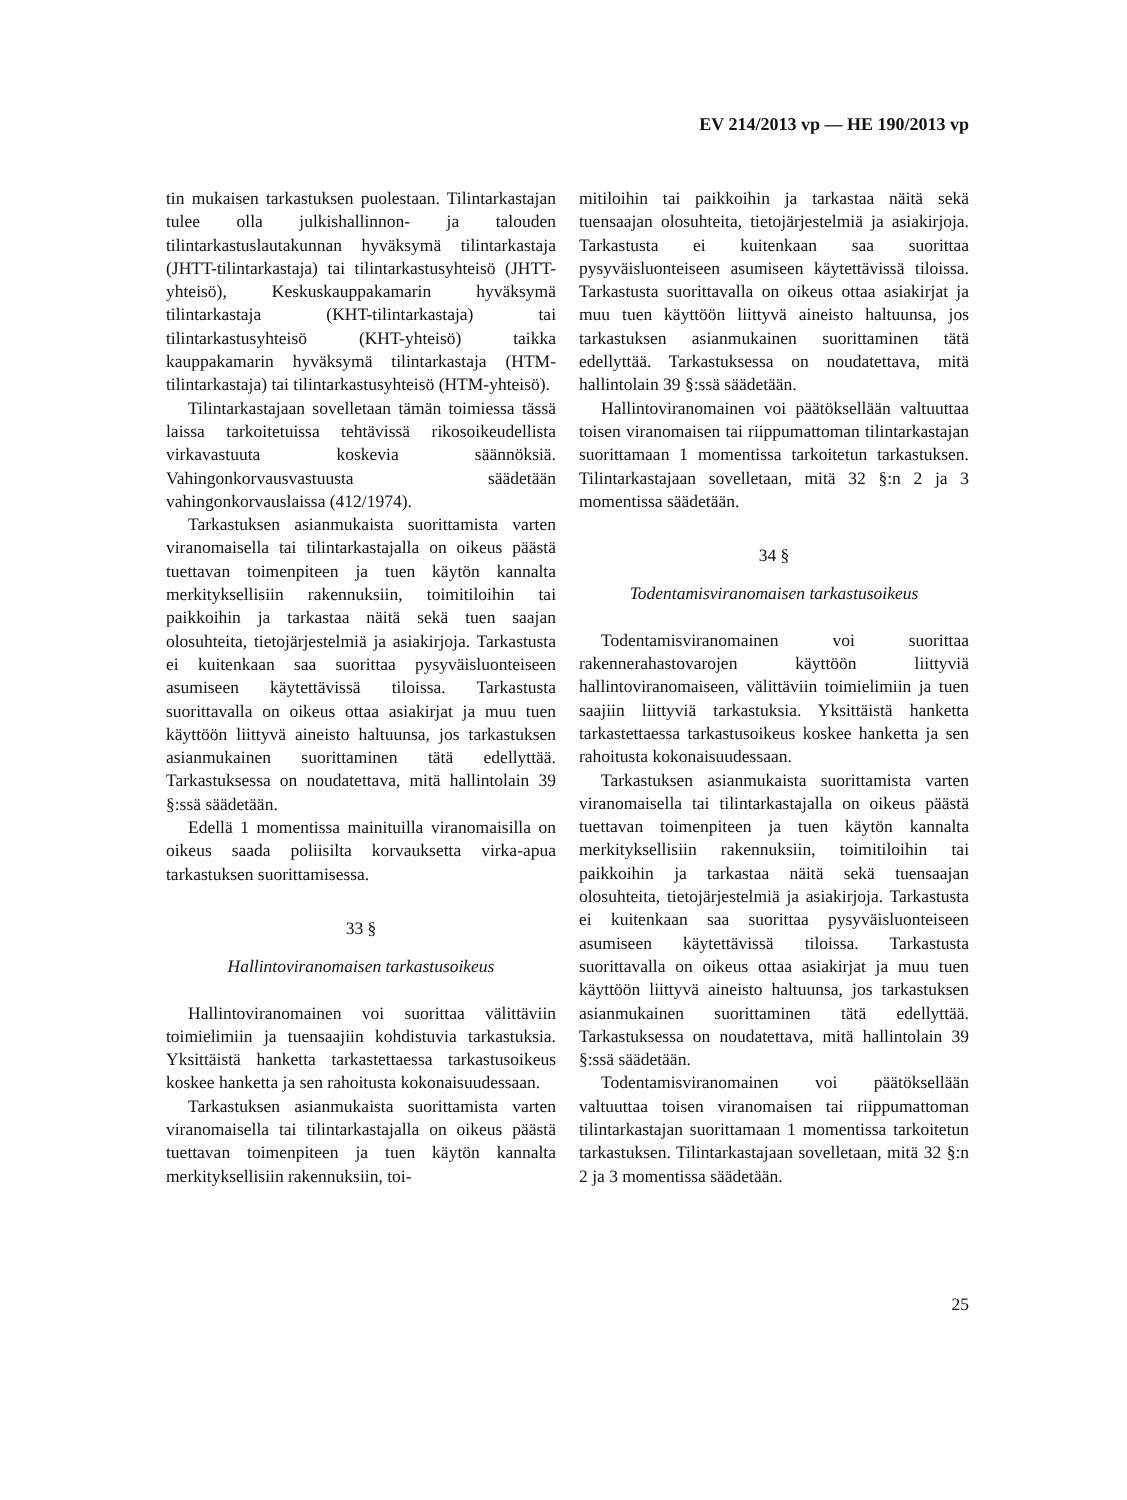EV 214/2013 vp — HE 190/2013 vp
tin mukaisen tarkastuksen puolestaan. Tilintarkastajan tulee olla julkishallinnon- ja talouden tilintarkastuslautakunnan hyväksymä tilintarkastaja (JHTT-tilintarkastaja) tai tilintarkastusyhteisö (JHTT-yhteisö), Keskuskauppakamarin hyväksymä tilintarkastaja (KHT-tilintarkastaja) tai tilintarkastusyhteisö (KHT-yhteisö) taikka kauppakamarin hyväksymä tilintarkastaja (HTM-tilintarkastaja) tai tilintarkastusyhteisö (HTM-yhteisö).
Tilintarkastajaan sovelletaan tämän toimiessa tässä laissa tarkoitetuissa tehtävissä rikosoikeudellista virkavastuuta koskevia säännöksiä. Vahingonkorvausvastuusta säädetään vahingonkorvauslaissa (412/1974).
Tarkastuksen asianmukaista suorittamista varten viranomaisella tai tilintarkastajalla on oikeus päästä tuettavan toimenpiteen ja tuen käytön kannalta merkityksellisiin rakennuksiin, toimitiloihin tai paikkoihin ja tarkastaa näitä sekä tuen saajan olosuhteita, tietojärjestelmiä ja asiakirjoja. Tarkastusta ei kuitenkaan saa suorittaa pysyväisluonteiseen asumiseen käytettävissä tiloissa. Tarkastusta suorittavalla on oikeus ottaa asiakirjat ja muu tuen käyttöön liittyvä aineisto haltuunsa, jos tarkastuksen asianmukainen suorittaminen tätä edellyttää. Tarkastuksessa on noudatettava, mitä hallintolain 39 §:ssä säädetään.
Edellä 1 momentissa mainituilla viranomaisilla on oikeus saada poliisilta korvauksetta virka-apua tarkastuksen suorittamisessa.
33 §
Hallintoviranomaisen tarkastusoikeus
Hallintoviranomainen voi suorittaa välittäviin toimielimiin ja tuensaajiin kohdistuvia tarkastuksia. Yksittäistä hanketta tarkastettaessa tarkastusoikeus koskee hanketta ja sen rahoitusta kokonaisuudessaan.
Tarkastuksen asianmukaista suorittamista varten viranomaisella tai tilintarkastajalla on oikeus päästä tuettavan toimenpiteen ja tuen käytön kannalta merkityksellisiin rakennuksiin, toi-
mitiloihin tai paikkoihin ja tarkastaa näitä sekä tuensaajan olosuhteita, tietojärjestelmiä ja asiakirjoja. Tarkastusta ei kuitenkaan saa suorittaa pysyväisluonteiseen asumiseen käytettävissä tiloissa. Tarkastusta suorittavalla on oikeus ottaa asiakirjat ja muu tuen käyttöön liittyvä aineisto haltuunsa, jos tarkastuksen asianmukainen suorittaminen tätä edellyttää. Tarkastuksessa on noudatettava, mitä hallintolain 39 §:ssä säädetään.
Hallintoviranomainen voi päätöksellään valtuuttaa toisen viranomaisen tai riippumattoman tilintarkastajan suorittamaan 1 momentissa tarkoitetun tarkastuksen. Tilintarkastajaan sovelletaan, mitä 32 §:n 2 ja 3 momentissa säädetään.
34 §
Todentamisviranomaisen tarkastusoikeus
Todentamisviranomainen voi suorittaa rakennerahastovarojen käyttöön liittyviä hallintoviranomaiseen, välittäviin toimielimiin ja tuen saajiin liittyviä tarkastuksia. Yksittäistä hanketta tarkastettaessa tarkastusoikeus koskee hanketta ja sen rahoitusta kokonaisuudessaan.
Tarkastuksen asianmukaista suorittamista varten viranomaisella tai tilintarkastajalla on oikeus päästä tuettavan toimenpiteen ja tuen käytön kannalta merkityksellisiin rakennuksiin, toimitiloihin tai paikkoihin ja tarkastaa näitä sekä tuensaajan olosuhteita, tietojärjestelmiä ja asiakirjoja. Tarkastusta ei kuitenkaan saa suorittaa pysyväisluonteiseen asumiseen käytettävissä tiloissa. Tarkastusta suorittavalla on oikeus ottaa asiakirjat ja muu tuen käyttöön liittyvä aineisto haltuunsa, jos tarkastuksen asianmukainen suorittaminen tätä edellyttää. Tarkastuksessa on noudatettava, mitä hallintolain 39 §:ssä säädetään.
Todentamisviranomainen voi päätöksellään valtuuttaa toisen viranomaisen tai riippumattoman tilintarkastajan suorittamaan 1 momentissa tarkoitetun tarkastuksen. Tilintarkastajaan sovelletaan, mitä 32 §:n 2 ja 3 momentissa säädetään.
25